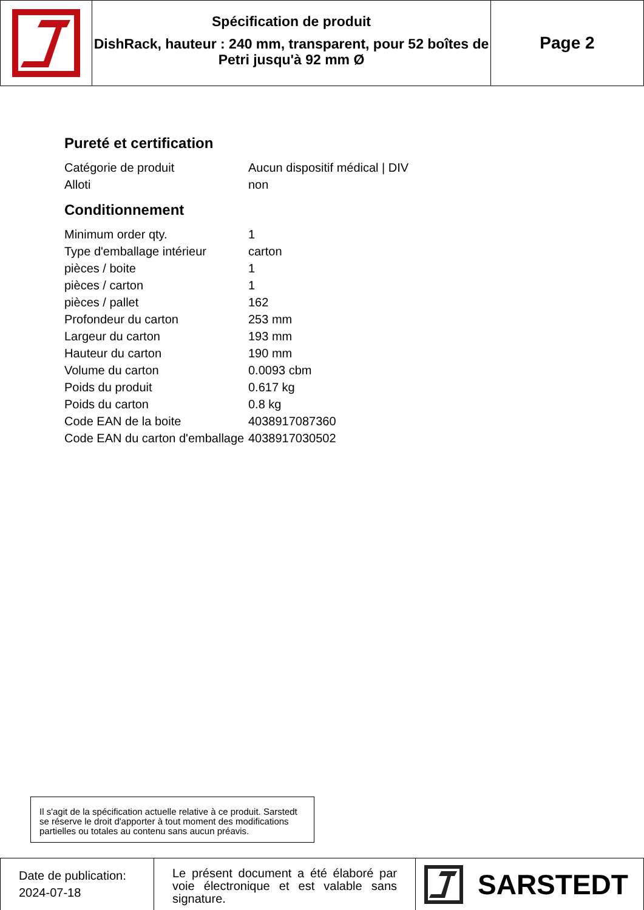Spécification de produit
DishRack, hauteur : 240 mm, transparent, pour 52 boîtes de Petri jusqu'à 92 mm Ø
Page 2
Pureté et certification
| Catégorie de produit | Aucun dispositif médical / DIV |
| Alloti | non |
Conditionnement
| Minimum order qty. | 1 |
| Type d'emballage intérieur | carton |
| pièces / boite | 1 |
| pièces / carton | 1 |
| pièces / pallet | 162 |
| Profondeur du carton | 253 mm |
| Largeur du carton | 193 mm |
| Hauteur du carton | 190 mm |
| Volume du carton | 0.0093 cbm |
| Poids du produit | 0.617 kg |
| Poids du carton | 0.8 kg |
| Code EAN de la boite | 4038917087360 |
| Code EAN du carton d'emballage | 4038917030502 |
Il s'agit de la spécification actuelle relative à ce produit. Sarstedt se réserve le droit d'apporter à tout moment des modifications partielles ou totales au contenu sans aucun préavis.
Date de publication:
2024-07-18
Le présent document a été élaboré par voie électronique et est valable sans signature.
SARSTEDT